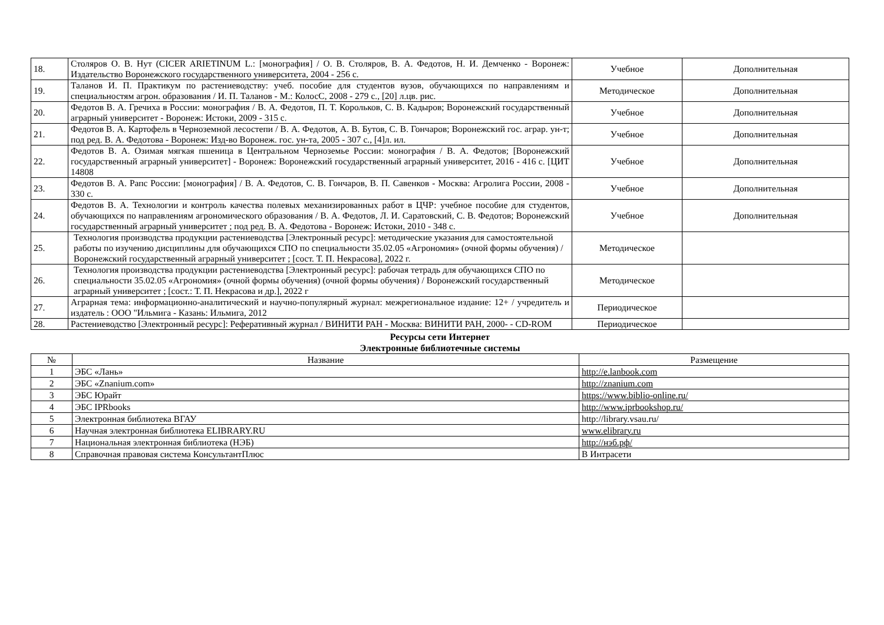| 18. | Столяров О. В. Нут (CICER ARIETINUM L.: [монография] / О. В. Столяров, В. А. Федотов, Н. И. Демченко - Воронеж: Издательство Воронежского государственного университета, 2004 - 256 с. | Учебное | Дополнительная |
| 19. | Таланов И. П. Практикум по растениеводству: учеб. пособие для студентов вузов, обучающихся по направлениям и специальностям агрон. образования / И. П. Таланов - М.: КолосС, 2008 - 279 с., [20] л.цв. рис. | Методическое | Дополнительная |
| 20. | Федотов В. А. Гречиха в России: монография / В. А. Федотов, П. Т. Корольков, С. В. Кадыров; Воронежский государственный аграрный университет - Воронеж: Истоки, 2009 - 315 с. | Учебное | Дополнительная |
| 21. | Федотов В. А. Картофель в Черноземной лесостепи / В. А. Федотов, А. В. Бутов, С. В. Гончаров; Воронежский гос. аграр. ун-т; под ред. В. А. Федотова - Воронеж: Изд-во Воронеж. гос. ун-та, 2005 - 307 с., [4]л. ил. | Учебное | Дополнительная |
| 22. | Федотов В. А. Озимая мягкая пшеница в Центральном Черноземье России: монография / В. А. Федотов; [Воронежский государственный аграрный университет] - Воронеж: Воронежский государственный аграрный университет, 2016 - 416 с. [ЦИТ 14808 | Учебное | Дополнительная |
| 23. | Федотов В. А. Рапс России: [монография] / В. А. Федотов, С. В. Гончаров, В. П. Савенков - Москва: Агролига России, 2008 - 330 с. | Учебное | Дополнительная |
| 24. | Федотов В. А. Технологии и контроль качества полевых механизированных работ в ЦЧР: учебное пособие для студентов, обучающихся по направлениям агрономического образования / В. А. Федотов, Л. И. Саратовский, С. В. Федотов; Воронежский государственный аграрный университет ; под ред. В. А. Федотова - Воронеж: Истоки, 2010 - 348 с. | Учебное | Дополнительная |
| 25. | Технология производства продукции растениеводства [Электронный ресурс]: методические указания для самостоятельной работы по изучению дисциплины для обучающихся СПО по специальности 35.02.05 «Агрономия» (очной формы обучения) / Воронежский государственный аграрный университет ; [сост. Т. П. Некрасова], 2022 г. | Методическое | |
| 26. | Технология производства продукции растениеводства [Электронный ресурс]: рабочая тетрадь для обучающихся СПО по специальности 35.02.05 «Агрономия» (очной формы обучения) (очной формы обучения) / Воронежский государственный аграрный университет ; [сост.: Т. П. Некрасова и др.], 2022 г | Методическое | |
| 27. | Аграрная тема: информационно-аналитический и научно-популярный журнал: межрегиональное издание: 12+ / учредитель и издатель : ООО "Ильмига - Казань: Ильмига, 2012 | Периодическое | |
| 28. | Растениеводство [Электронный ресурс]: Реферативный журнал / ВИНИТИ РАН - Москва: ВИНИТИ РАН, 2000- - CD-ROM | Периодическое | |
Ресурсы сети Интернет
Электронные библиотечные системы
| № | Название | Размещение |
| --- | --- | --- |
| 1 | ЭБС «Лань» | http://e.lanbook.com |
| 2 | ЭБС «Znanium.com» | http://znanium.com |
| 3 | ЭБС Юрайт | https://www.biblio-online.ru/ |
| 4 | ЭБС IPRbooks | http://www.iprbookshop.ru/ |
| 5 | Электронная библиотека ВГАУ | http://library.vsau.ru/ |
| 6 | Научная электронная библиотека ELIBRARY.RU | www.elibrary.ru |
| 7 | Национальная электронная библиотека (НЭБ) | http://нэб.рф/ |
| 8 | Справочная правовая система КонсультантПлюс | В Интрасети |